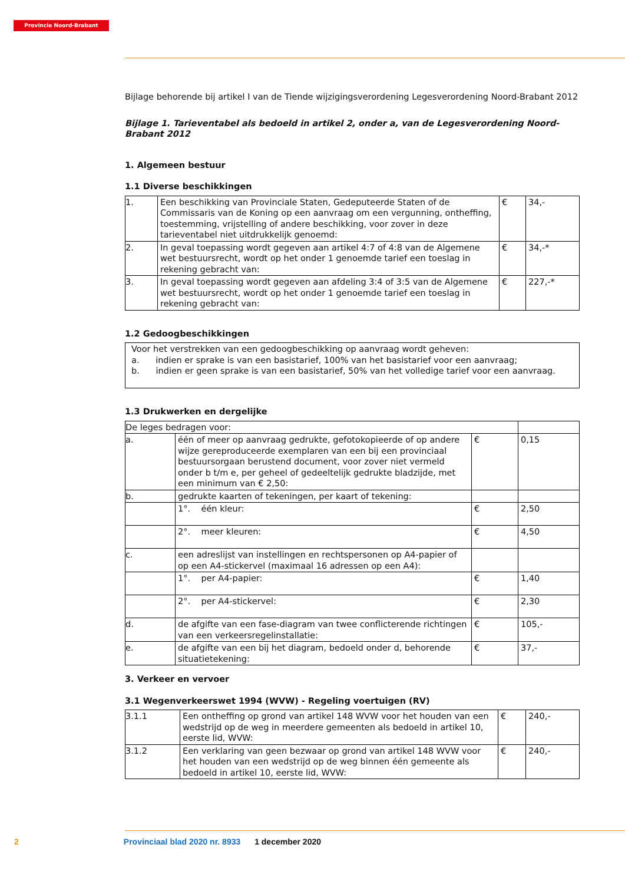Provincie Noord-Brabant
Bijlage behorende bij artikel I van de Tiende wijzigingsverordening Legesverordening Noord-Brabant 2012
Bijlage 1. Tarieventabel als bedoeld in artikel 2, onder a, van de Legesverordening Noord-Brabant 2012
1. Algemeen bestuur
1.1 Diverse beschikkingen
| 1. | Een beschikking van Provinciale Staten, Gedeputeerde Staten of de Commissaris van de Koning op een aanvraag om een vergunning, ontheffing, toestemming, vrijstelling of andere beschikking, voor zover in deze tarieventabel niet uitdrukkelijk genoemd: | € | 34,- |
| 2. | In geval toepassing wordt gegeven aan artikel 4:7 of 4:8 van de Algemene wet bestuursrecht, wordt op het onder 1 genoemde tarief een toeslag in rekening gebracht van: | € | 34,-* |
| 3. | In geval toepassing wordt gegeven aan afdeling 3:4 of 3:5 van de Algemene wet bestuursrecht, wordt op het onder 1 genoemde tarief een toeslag in rekening gebracht van: | € | 227,-* |
1.2 Gedoogbeschikkingen
| Voor het verstrekken van een gedoogbeschikking op aanvraag wordt geheven: a. indien er sprake is van een basistarief, 100% van het basistarief voor een aanvraag; b. indien er geen sprake is van een basistarief, 50% van het volledige tarief voor een aanvraag. |
1.3 Drukwerken en dergelijke
| De leges bedragen voor: | | | |
| a. | één of meer op aanvraag gedrukte, gefotokopieerde of op andere wijze gereproduceerde exemplaren van een bij een provinciaal bestuursorgaan berustend document, voor zover niet vermeld onder b t/m e, per geheel of gedeeltelijk gedrukte bladzijde, met een minimum van € 2,50: | € | 0,15 |
| b. | gedrukte kaarten of tekeningen, per kaart of tekening: | | |
| | 1°. één kleur: | € | 2,50 |
| | 2°. meer kleuren: | € | 4,50 |
| c. | een adreslijst van instellingen en rechtspersonen op A4-papier of op een A4-stickervel (maximaal 16 adressen op een A4): | | |
| | 1°. per A4-papier: | € | 1,40 |
| | 2°. per A4-stickervel: | € | 2,30 |
| d. | de afgifte van een fase-diagram van twee conflicterende richtingen van een verkeersregelinstallatie: | € | 105,- |
| e. | de afgifte van een bij het diagram, bedoeld onder d, behorende situatietekening: | € | 37,- |
3. Verkeer en vervoer
3.1 Wegenverkeerswet 1994 (WVW) - Regeling voertuigen (RV)
| 3.1.1 | Een ontheffing op grond van artikel 148 WVW voor het houden van een wedstrijd op de weg in meerdere gemeenten als bedoeld in artikel 10, eerste lid, WVW: | € | 240,- |
| 3.1.2 | Een verklaring van geen bezwaar op grond van artikel 148 WVW voor het houden van een wedstrijd op de weg binnen één gemeente als bedoeld in artikel 10, eerste lid, WVW: | € | 240,- |
2 Provinciaal blad 2020 nr. 8933 1 december 2020